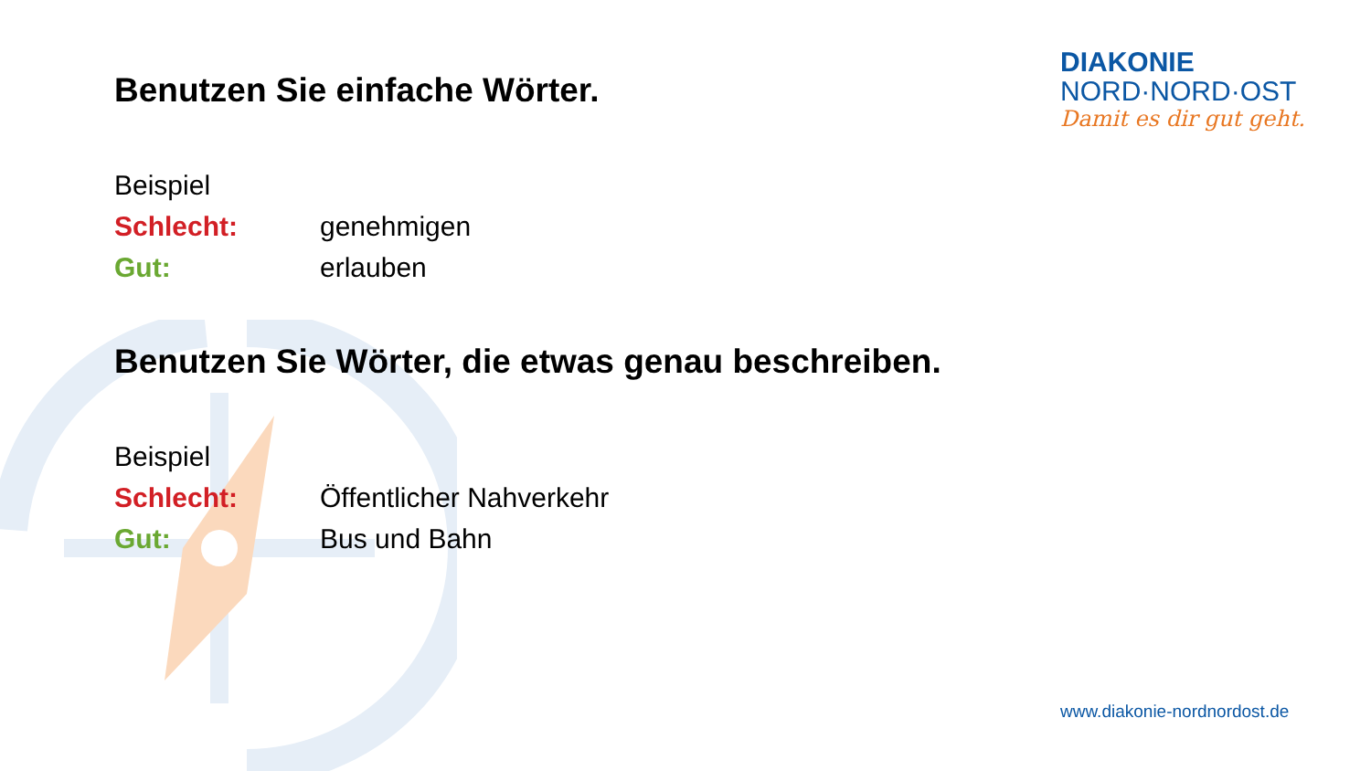Benutzen Sie einfache Wörter.
Beispiel
Schlecht: genehmigen
Gut: erlauben
Benutzen Sie Wörter, die etwas genau beschreiben.
Beispiel
Schlecht: Öffentlicher Nahverkehr
Gut: Bus und Bahn
DIAKONIE
NORD·NORD·OST
Damit es dir gut geht.
www.diakonie-nordnordost.de